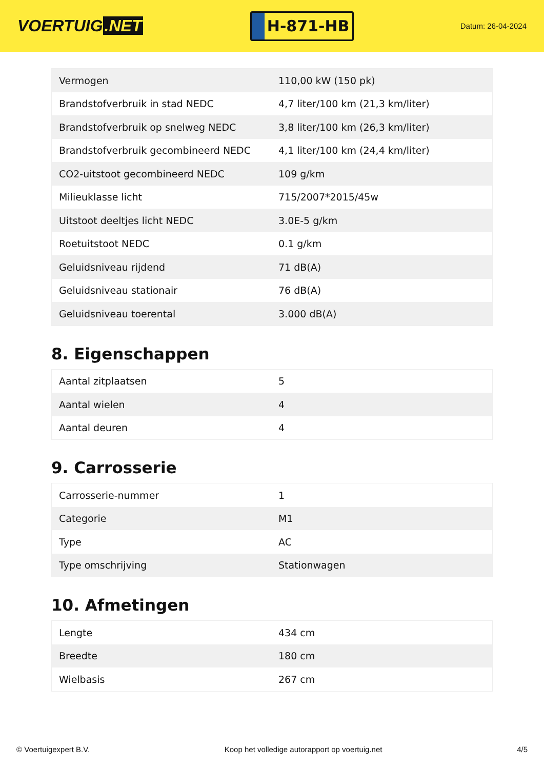VOERTUIG.NET
H-871-HB
Datum: 26-04-2024
| Vermogen | 110,00 kW (150 pk) |
| Brandstofverbruik in stad NEDC | 4,7 liter/100 km (21,3 km/liter) |
| Brandstofverbruik op snelweg NEDC | 3,8 liter/100 km (26,3 km/liter) |
| Brandstofverbruik gecombineerd NEDC | 4,1 liter/100 km (24,4 km/liter) |
| CO2-uitstoot gecombineerd NEDC | 109 g/km |
| Milieuklasse licht | 715/2007*2015/45w |
| Uitstoot deeltjes licht NEDC | 3.0E-5 g/km |
| Roetuitstoot NEDC | 0.1 g/km |
| Geluidsniveau rijdend | 71 dB(A) |
| Geluidsniveau stationair | 76 dB(A) |
| Geluidsniveau toerental | 3.000 dB(A) |
8. Eigenschappen
| Aantal zitplaatsen | 5 |
| Aantal wielen | 4 |
| Aantal deuren | 4 |
9. Carrosserie
| Carrosserie-nummer | 1 |
| Categorie | M1 |
| Type | AC |
| Type omschrijving | Stationwagen |
10. Afmetingen
| Lengte | 434 cm |
| Breedte | 180 cm |
| Wielbasis | 267 cm |
© Voertuigexpert B.V. Koop het volledige autorapport op voertuig.net 4/5